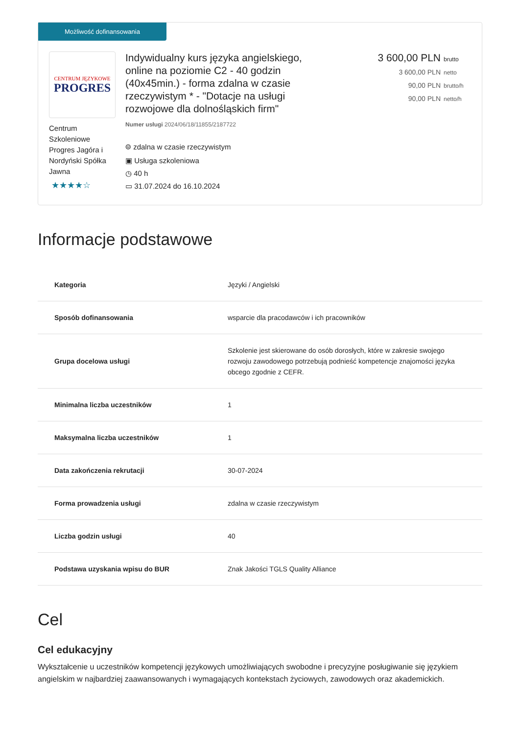Możliwość dofinansowania
CENTRUM JĘZYKOWE
PROGRES
Centrum Szkoleniowe Progres Jagóra i Nordyński Spółka Jawna
★★★★☆
Indywidualny kurs języka angielskiego, online na poziomie C2 - 40 godzin (40x45min.) - forma zdalna w czasie rzeczywistym * - "Dotacje na usługi rozwojowe dla dolnośląskich firm"
Numer usługi 2024/06/18/11855/2187722
⌾ zdalna w czasie rzeczywistym
▣ Usługa szkoleniowa
◷ 40 h
▭ 31.07.2024 do 16.10.2024
3 600,00 PLN brutto
3 600,00 PLN netto
90,00 PLN brutto/h
90,00 PLN netto/h
Informacje podstawowe
| Kategoria | Języki / Angielski |
| Sposób dofinansowania | wsparcie dla pracodawców i ich pracowników |
| Grupa docelowa usługi | Szkolenie jest skierowane do osób dorosłych, które w zakresie swojego rozwoju zawodowego potrzebują podnieść kompetencje znajomości języka obcego zgodnie z CEFR. |
| Minimalna liczba uczestników | 1 |
| Maksymalna liczba uczestników | 1 |
| Data zakończenia rekrutacji | 30-07-2024 |
| Forma prowadzenia usługi | zdalna w czasie rzeczywistym |
| Liczba godzin usługi | 40 |
| Podstawa uzyskania wpisu do BUR | Znak Jakości TGLS Quality Alliance |
Cel
Cel edukacyjny
Wykształcenie u uczestników kompetencji językowych umożliwiających swobodne i precyzyjne posługiwanie się językiem angielskim w najbardziej zaawansowanych i wymagających kontekstach życiowych, zawodowych oraz akademickich.